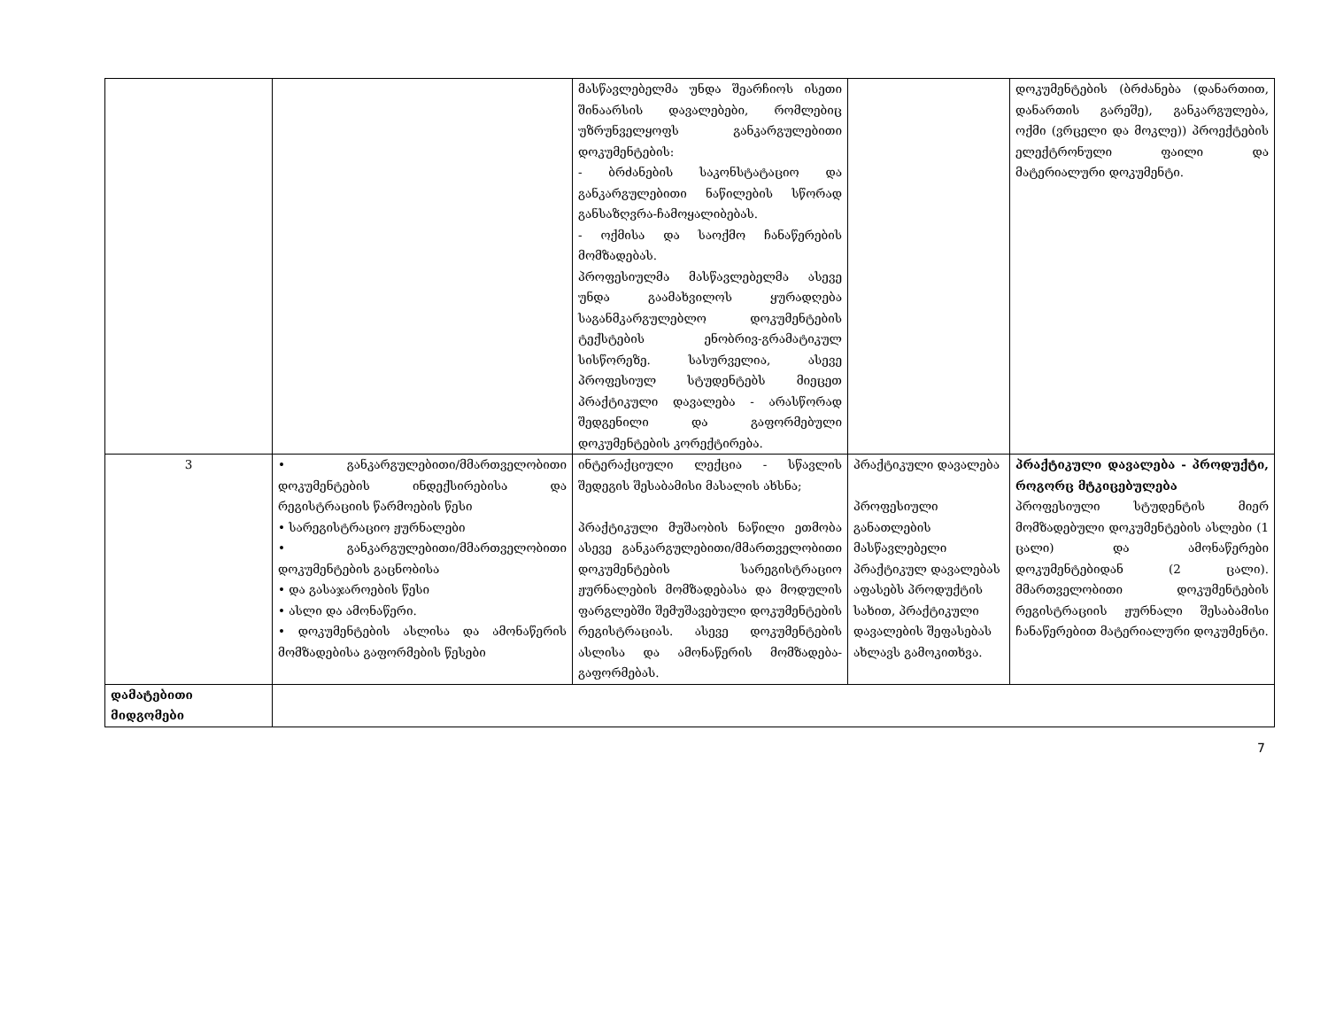| | | მასწავლებელმა უნდა შეარჩიოს ისეთი შინაარსის დავალებები, რომლებიც უზრუნველყოფს განკარგულებითი დოკუმენტების: - ბრძანების საკონსტატაციო და განკარგულებითი ნაწილების სწორად განსაზღვრა-ჩამოყალიბებას. - ოქმისა და საოქმო ჩანაწერების მომზადებას. პროფესიულმა მასწავლებელმა ასევე უნდა გაამახვილოს ყურადღება საგანმკარგულებლო დოკუმენტების ტექსტების ენობრივ-გრამატიკულ სისწორეზე. სასურველია, ასევე პროფესიულ სტუდენტებს მიეცეთ პრაქტიკული დავალება - არასწორად შედგენილი და გაფორმებული დოკუმენტების კორექტირება. | | დოკუმენტების (ბრძანება (დანართით, დანართის გარეშე), განკარგულება, ოქმი (ვრცელი და მოკლე)) პროექტების ელექტრონული ფაილი და მატერიალური დოკუმენტი. |
| 3 | • განკარგულებითი/მმართველობითი დოკუმენტების ინდექსირებისა და რეგისტრაციის წარმოების წესი • სარეგისტრაციო ჟურნალები • განკარგულებითი/მმართველობითი დოკუმენტების გაცნობისა • და გასაჯაროების წესი • ასლი და ამონაწერი. • დოკუმენტების ასლისა და ამონაწერის მომზადებისა გაფორმების წესები | ინტერაქციული ლექცია - სწავლის შედეგის შესაბამისი მასალის ახსნა; პრაქტიკული მუშაობის ნაწილი ეთმობა ასევე განკარგულებითი/მმართველობითი დოკუმენტების სარეგისტრაციო ჟურნალების მომზადებასა და მოდულის ფარგლებში შემუშავებული დოკუმენტების რეგისტრაციას. ასევე დოკუმენტების ასლისა და ამონაწერის მომზადება-გაფორმებას. | პრაქტიკული დავალება პროფესიული განათლების მასწავლებელი პრაქტიკულ დავალებას აფასებს პროდუქტის სახით, პრაქტიკული დავალების შეფასებას ახლავს გამოკითხვა. | პრაქტიკული დავალება - პროდუქტი, როგორც მტკიცებულება პროფესიული სტუდენტის მიერ მომზადებული დოკუმენტების ასლები (1 ცალი) და ამონაწერები დოკუმენტებიდან (2 ცალი). მმართველობითი დოკუმენტების რეგისტრაციის ჟურნალი შესაბამისი ჩანაწერებით მატერიალური დოკუმენტი. |
| დამატებითი მიდგომები | | | | |
7